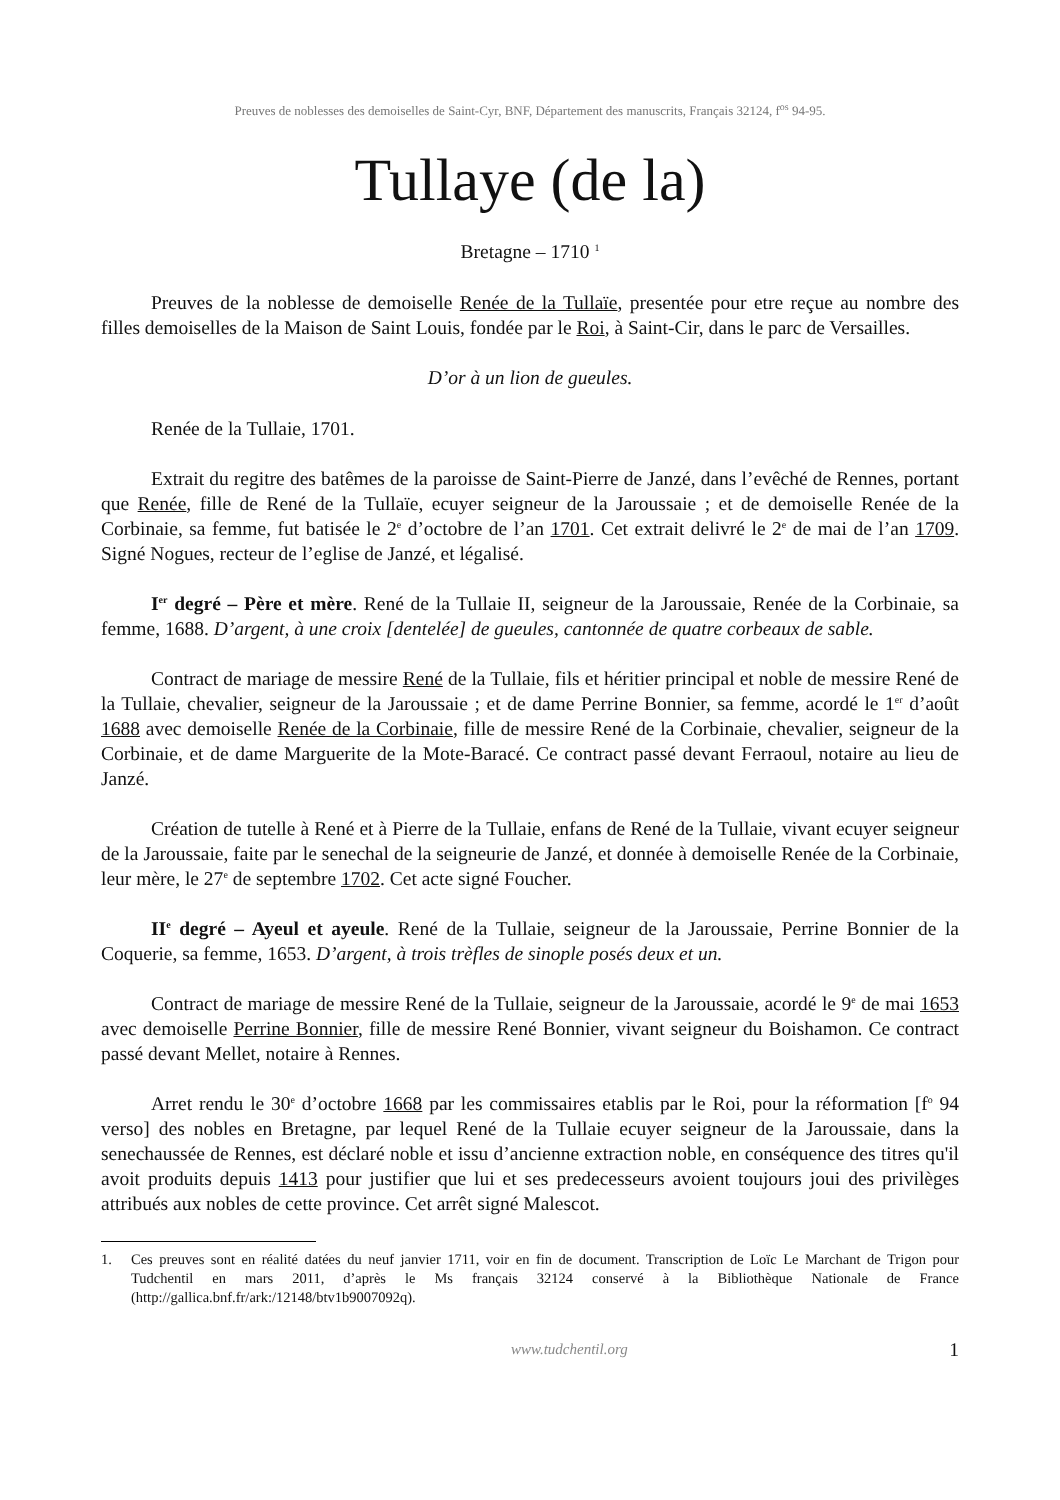Preuves de noblesses des demoiselles de Saint-Cyr, BNF, Département des manuscrits, Français 32124, f<sup>os</sup> 94-95.
Tullaye (de la)
Bretagne – 1710 <sup>1</sup>
Preuves de la noblesse de demoiselle Renée de la Tullaïe, presentée pour etre reçue au nombre des filles demoiselles de la Maison de Saint Louis, fondée par le Roi, à Saint-Cir, dans le parc de Versailles.
D’or à un lion de gueules.
Renée de la Tullaie, 1701.
Extrait du regitre des batêmes de la paroisse de Saint-Pierre de Janzé, dans l’evêché de Rennes, portant que Renée, fille de René de la Tullaïe, ecuyer seigneur de la Jaroussaie ; et de demoiselle Renée de la Corbinaie, sa femme, fut batisée le 2<sup>e</sup> d’octobre de l’an 1701. Cet extrait delivré le 2<sup>e</sup> de mai de l’an 1709. Signé Nogues, recteur de l’eglise de Janzé, et légalisé.
I<sup>er</sup> degré – Père et mère. René de la Tullaie II, seigneur de la Jaroussaie, Renée de la Corbinaie, sa femme, 1688. D’argent, à une croix [dentelée] de gueules, cantonnée de quatre corbeaux de sable.
Contract de mariage de messire René de la Tullaie, fils et héritier principal et noble de messire René de la Tullaie, chevalier, seigneur de la Jaroussaie ; et de dame Perrine Bonnier, sa femme, acordé le 1<sup>er</sup> d’août 1688 avec demoiselle Renée de la Corbinaie, fille de messire René de la Corbinaie, chevalier, seigneur de la Corbinaie, et de dame Marguerite de la Mote-Baracé. Ce contract passé devant Ferraoul, notaire au lieu de Janzé.
Création de tutelle à René et à Pierre de la Tullaie, enfans de René de la Tullaie, vivant ecuyer seigneur de la Jaroussaie, faite par le senechal de la seigneurie de Janzé, et donnée à demoiselle Renée de la Corbinaie, leur mère, le 27<sup>e</sup> de septembre 1702. Cet acte signé Foucher.
II<sup>e</sup> degré – Ayeul et ayeule. René de la Tullaie, seigneur de la Jaroussaie, Perrine Bonnier de la Coquerie, sa femme, 1653. D’argent, à trois trèfles de sinople posés deux et un.
Contract de mariage de messire René de la Tullaie, seigneur de la Jaroussaie, acordé le 9<sup>e</sup> de mai 1653 avec demoiselle Perrine Bonnier, fille de messire René Bonnier, vivant seigneur du Boishamon. Ce contract passé devant Mellet, notaire à Rennes.
Arret rendu le 30<sup>e</sup> d’octobre 1668 par les commissaires etablis par le Roi, pour la réformation [f<sup>o</sup> 94 verso] des nobles en Bretagne, par lequel René de la Tullaie ecuyer seigneur de la Jaroussaie, dans la senechaussée de Rennes, est déclaré noble et issu d’ancienne extraction noble, en conséquence des titres qu'il avoit produits depuis 1413 pour justifier que lui et ses predecesseurs avoient toujours joui des privilèges attribués aux nobles de cette province. Cet arrêt signé Malescot.
1. Ces preuves sont en réalité datées du neuf janvier 1711, voir en fin de document. Transcription de Loïc Le Marchant de Trigon pour Tudchentil en mars 2011, d’après le Ms français 32124 conservé à la Bibliothèque Nationale de France (http://gallica.bnf.fr/ark:/12148/btv1b9007092q).
www.tudchentil.org 1